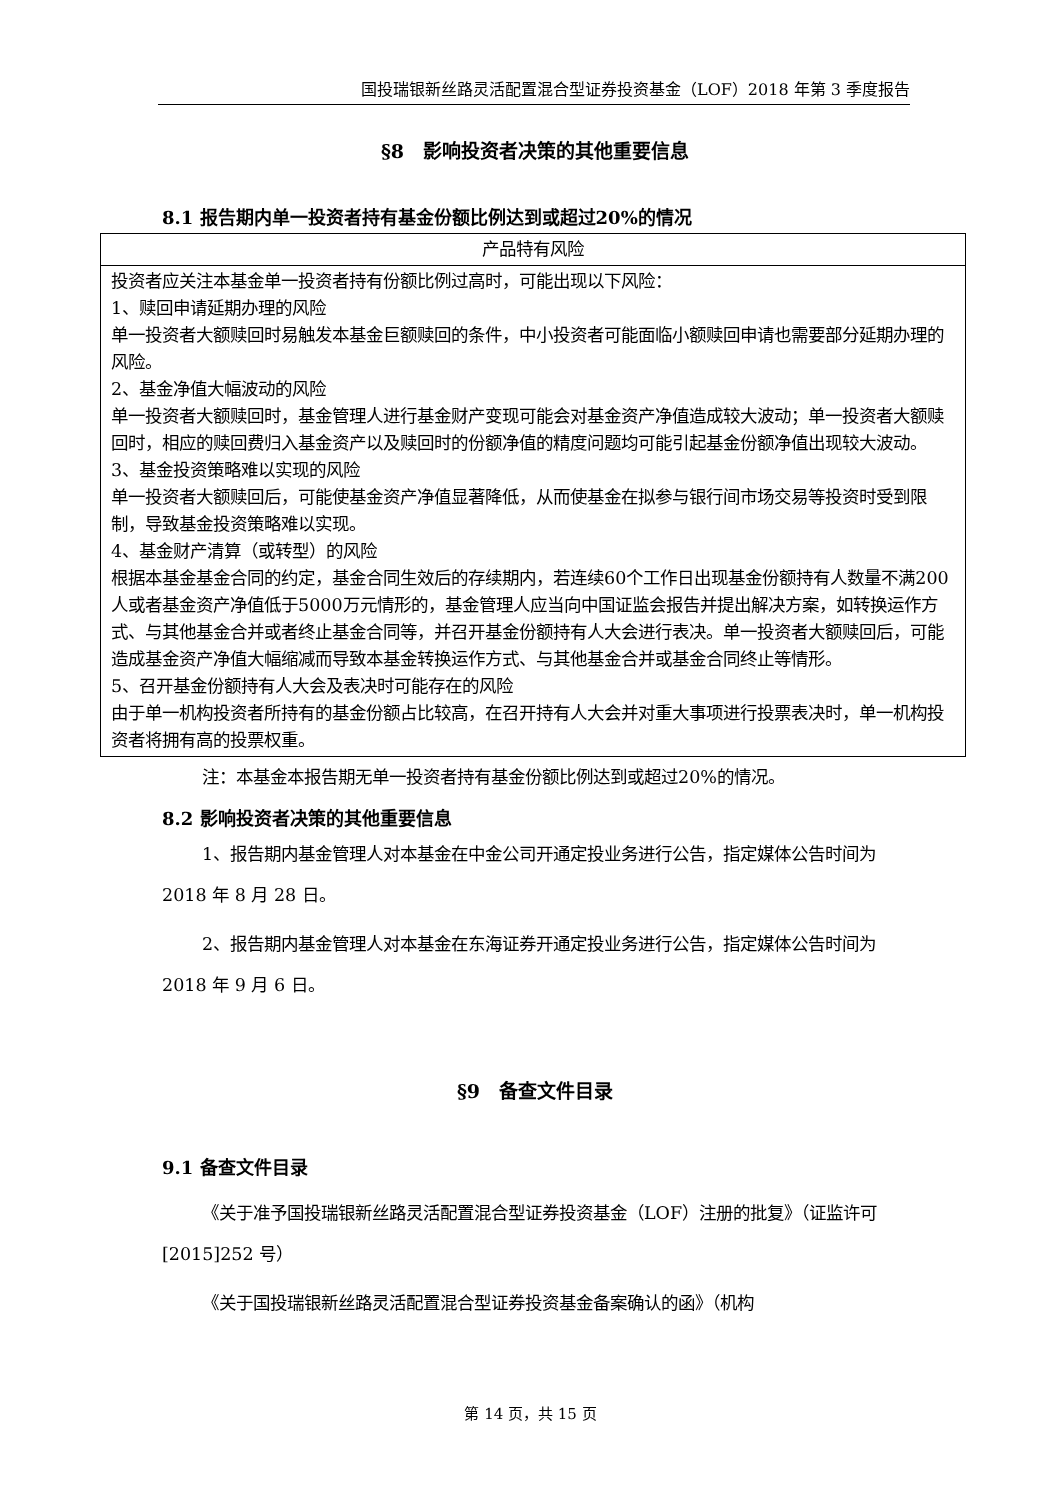国投瑞银新丝路灵活配置混合型证券投资基金（LOF）2018 年第 3 季度报告
§8　影响投资者决策的其他重要信息
8.1 报告期内单一投资者持有基金份额比例达到或超过20%的情况
| 产品特有风险 |
| --- |
| 投资者应关注本基金单一投资者持有份额比例过高时，可能出现以下风险： 1、赎回申请延期办理的风险 单一投资者大额赎回时易触发本基金巨额赎回的条件，中小投资者可能面临小额赎回申请也需要部分延期办理的风险。 2、基金净值大幅波动的风险 单一投资者大额赎回时，基金管理人进行基金财产变现可能会对基金资产净值造成较大波动；单一投资者大额赎回时，相应的赎回费归入基金资产以及赎回时的份额净值的精度问题均可能引起基金份额净值出现较大波动。 3、基金投资策略难以实现的风险 单一投资者大额赎回后，可能使基金资产净值显著降低，从而使基金在拟参与银行间市场交易等投资时受到限制，导致基金投资策略难以实现。 4、基金财产清算（或转型）的风险 根据本基金基金合同的约定，基金合同生效后的存续期内，若连续60个工作日出现基金份额持有人数量不满200人或者基金资产净值低于5000万元情形的，基金管理人应当向中国证监会报告并提出解决方案，如转换运作方式、与其他基金合并或者终止基金合同等，并召开基金份额持有人大会进行表决。单一投资者大额赎回后，可能造成基金资产净值大幅缩减而导致本基金转换运作方式、与其他基金合并或基金合同终止等情形。 5、召开基金份额持有人大会及表决时可能存在的风险 由于单一机构投资者所持有的基金份额占比较高，在召开持有人大会并对重大事项进行投票表决时，单一机构投资者将拥有高的投票权重。 |
注：本基金本报告期无单一投资者持有基金份额比例达到或超过20%的情况。
8.2 影响投资者决策的其他重要信息
1、报告期内基金管理人对本基金在中金公司开通定投业务进行公告，指定媒体公告时间为 2018 年 8 月 28 日。
2、报告期内基金管理人对本基金在东海证券开通定投业务进行公告，指定媒体公告时间为 2018 年 9 月 6 日。
§9　备查文件目录
9.1 备查文件目录
《关于准予国投瑞银新丝路灵活配置混合型证券投资基金（LOF）注册的批复》（证监许可[2015]252 号）
《关于国投瑞银新丝路灵活配置混合型证券投资基金备案确认的函》（机构
第 14 页，共 15 页